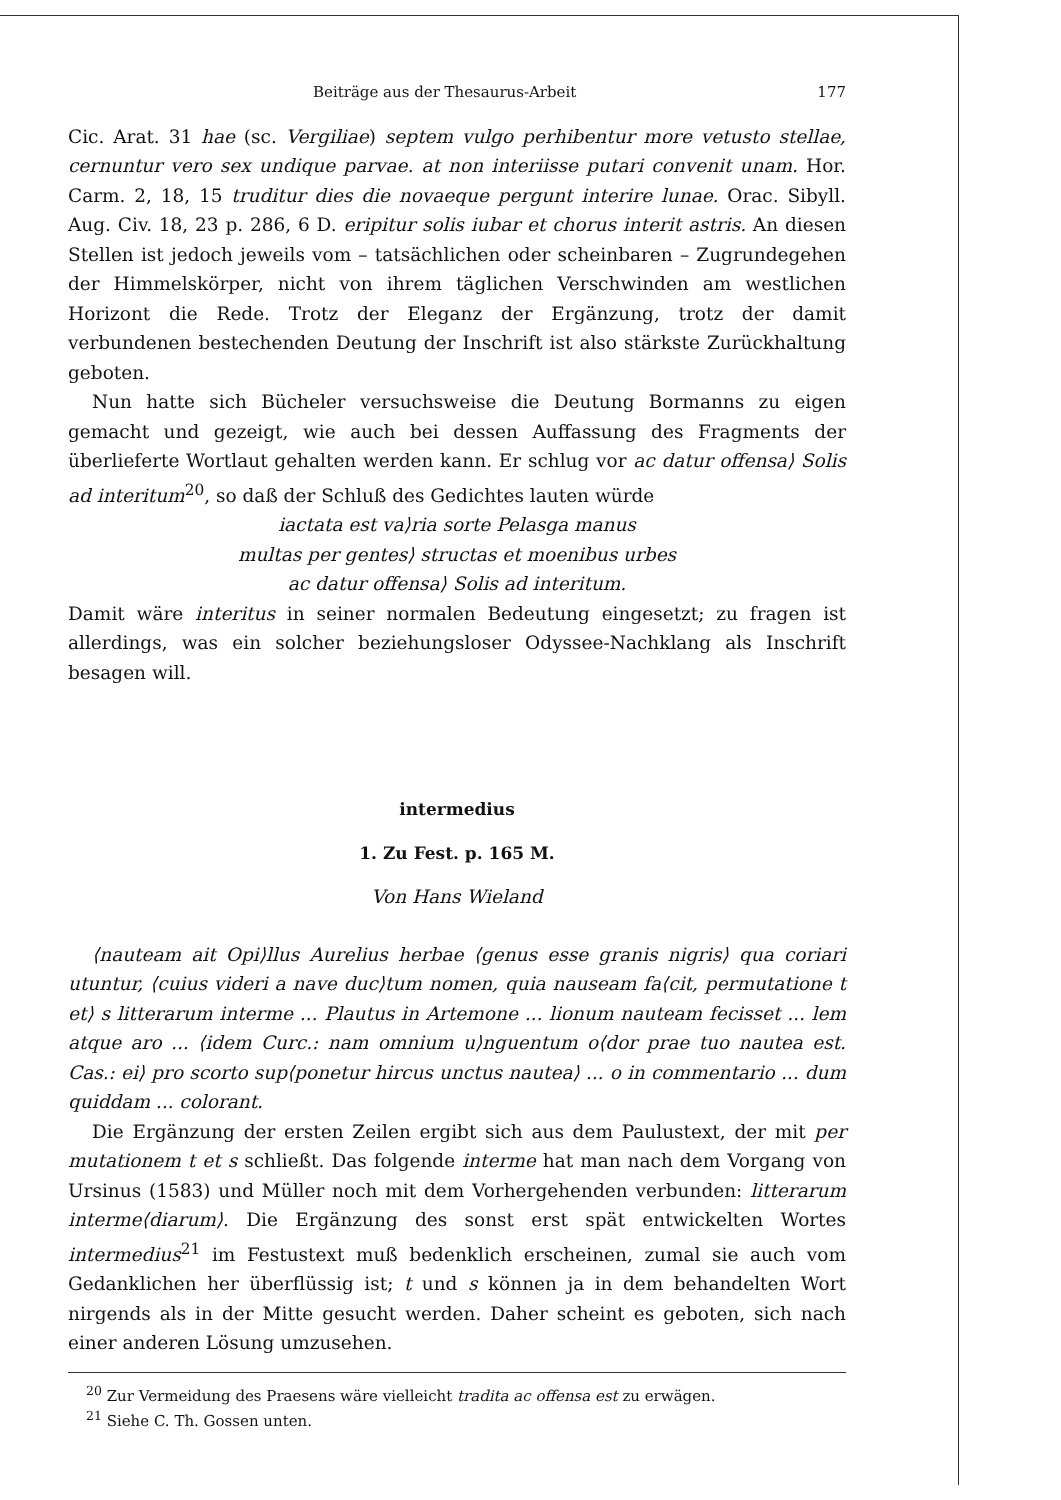Beiträge aus der Thesaurus-Arbeit 177
Cic. Arat. 31 hae (sc. Vergiliae) septem vulgo perhibentur more vetusto stellae, cernuntur vero sex undique parvae. at non interiisse putari convenit unam. Hor. Carm. 2, 18, 15 truditur dies die novaeque pergunt interire lunae. Orac. Sibyll. Aug. Civ. 18, 23 p. 286, 6 D. eripitur solis iubar et chorus interit astris. An diesen Stellen ist jedoch jeweils vom – tatsächlichen oder scheinbaren – Zugrundegehen der Himmelskörper, nicht von ihrem täglichen Verschwinden am westlichen Horizont die Rede. Trotz der Eleganz der Ergänzung, trotz der damit verbundenen bestechenden Deutung der Inschrift ist also stärkste Zurückhaltung geboten.
Nun hatte sich Bücheler versuchsweise die Deutung Bormanns zu eigen gemacht und gezeigt, wie auch bei dessen Auffassung des Fragments der überlieferte Wortlaut gehalten werden kann. Er schlug vor ac datur offensa⟩ Solis ad interitum<sup>20</sup>, so daß der Schluß des Gedichtes lauten würde
iactata est va⟩ria sorte Pelasga manus
multas per gentes⟩ structas et moenibus urbes
ac datur offensa⟩ Solis ad interitum.
Damit wäre interitus in seiner normalen Bedeutung eingesetzt; zu fragen ist allerdings, was ein solcher beziehungsloser Odyssee-Nachklang als Inschrift besagen will.
intermedius
1. Zu Fest. p. 165 M.
Von Hans Wieland
⟨nauteam ait Opi⟩llus Aurelius herbae ⟨genus esse granis nigris⟩ qua coriari utuntur, ⟨cuius videri a nave duc⟩tum nomen, quia nauseam fa⟨cit, permutatione t et⟩ s litterarum interme ... Plautus in Artemone ... lionum nauteam fecisset ... lem atque aro ... ⟨idem Curc.: nam omnium u⟩nguentum o⟨dor prae tuo nautea est. Cas.: ei⟩ pro scorto sup⟨ponetur hircus unctus nautea⟩ ... o in commentario ... dum quiddam ... colorant.
Die Ergänzung der ersten Zeilen ergibt sich aus dem Paulustext, der mit per mutationem t et s schließt. Das folgende interme hat man nach dem Vorgang von Ursinus (1583) und Müller noch mit dem Vorhergehenden verbunden: litterarum interme⟨diarum⟩. Die Ergänzung des sonst erst spät entwickelten Wortes intermedius<sup>21</sup> im Festustext muß bedenklich erscheinen, zumal sie auch vom Gedanklichen her überflüssig ist; t und s können ja in dem behandelten Wort nirgends als in der Mitte gesucht werden. Daher scheint es geboten, sich nach einer anderen Lösung umzusehen.
<sup>20</sup> Zur Vermeidung des Praesens wäre vielleicht tradita ac offensa est zu erwägen.
<sup>21</sup> Siehe C. Th. Gossen unten.